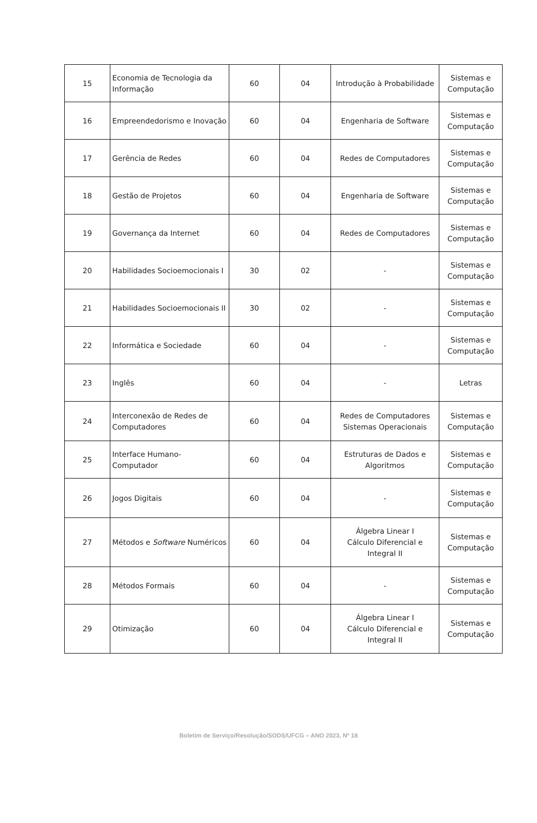| 15 | Economia de Tecnologia da Informação | 60 | 04 | Introdução à Probabilidade | Sistemas e Computação |
| 16 | Empreendedorismo e Inovação | 60 | 04 | Engenharia de Software | Sistemas e Computação |
| 17 | Gerência de Redes | 60 | 04 | Redes de Computadores | Sistemas e Computação |
| 18 | Gestão de Projetos | 60 | 04 | Engenharia de Software | Sistemas e Computação |
| 19 | Governança da Internet | 60 | 04 | Redes de Computadores | Sistemas e Computação |
| 20 | Habilidades Socioemocionais I | 30 | 02 | - | Sistemas e Computação |
| 21 | Habilidades Socioemocionais II | 30 | 02 | - | Sistemas e Computação |
| 22 | Informática e Sociedade | 60 | 04 | - | Sistemas e Computação |
| 23 | Inglês | 60 | 04 | - | Letras |
| 24 | Interconexão de Redes de Computadores | 60 | 04 | Redes de Computadores Sistemas Operacionais | Sistemas e Computação |
| 25 | Interface Humano-Computador | 60 | 04 | Estruturas de Dados e Algoritmos | Sistemas e Computação |
| 26 | Jogos Digitais | 60 | 04 | - | Sistemas e Computação |
| 27 | Métodos e Software Numéricos | 60 | 04 | Álgebra Linear I Cálculo Diferencial e Integral II | Sistemas e Computação |
| 28 | Métodos Formais | 60 | 04 | - | Sistemas e Computação |
| 29 | Otimização | 60 | 04 | Álgebra Linear I Cálculo Diferencial e Integral II | Sistemas e Computação |
Boletim de Serviço/Resolução/SODS/UFCG – ANO 2023, Nº 18